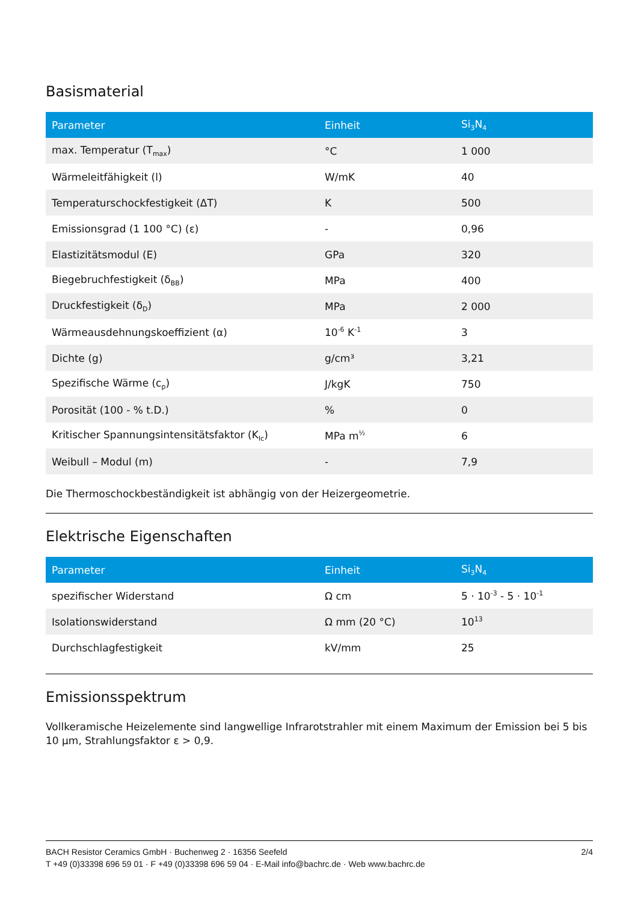Basismaterial
| Parameter | Einheit | Si<sub>3</sub>N<sub>4</sub> |
| --- | --- | --- |
| max. Temperatur (T<sub>max</sub>) | °C | 1 000 |
| Wärmeleitfähigkeit (l) | W/mK | 40 |
| Temperaturschockfestigkeit (ΔT) | K | 500 |
| Emissionsgrad (1 100 °C) (ε) | - | 0,96 |
| Elastizitätsmodul (E) | GPa | 320 |
| Biegebruchfestigkeit (δ<sub>BB</sub>) | MPa | 400 |
| Druckfestigkeit (δ<sub>D</sub>) | MPa | 2 000 |
| Wärmeausdehnungskoeffizient (α) | 10<sup>-6</sup> K<sup>-1</sup> | 3 |
| Dichte (g) | g/cm³ | 3,21 |
| Spezifische Wärme (c<sub>p</sub>) | J/kgK | 750 |
| Porosität (100 - % t.D.) | % | 0 |
| Kritischer Spannungsintensitätsfaktor (K<sub>Ic</sub>) | MPa m<sup>½</sup> | 6 |
| Weibull – Modul (m) | - | 7,9 |
Die Thermoschockbeständigkeit ist abhängig von der Heizergeometrie.
Elektrische Eigenschaften
| Parameter | Einheit | Si<sub>3</sub>N<sub>4</sub> |
| --- | --- | --- |
| spezifischer Widerstand | Ω cm | 5 · 10<sup>-3</sup> - 5 · 10<sup>-1</sup> |
| Isolationswiderstand | Ω mm (20 °C) | 10<sup>13</sup> |
| Durchschlagfestigkeit | kV/mm | 25 |
Emissionsspektrum
Vollkeramische Heizelemente sind langwellige Infrarotstrahler mit einem Maximum der Emission bei 5 bis 10 µm, Strahlungsfaktor ε > 0,9.
BACH Resistor Ceramics GmbH · Buchenweg 2 · 16356 Seefeld 2/4
T +49 (0)33398 696 59 01 · F +49 (0)33398 696 59 04 · E-Mail info@bachrc.de · Web www.bachrc.de